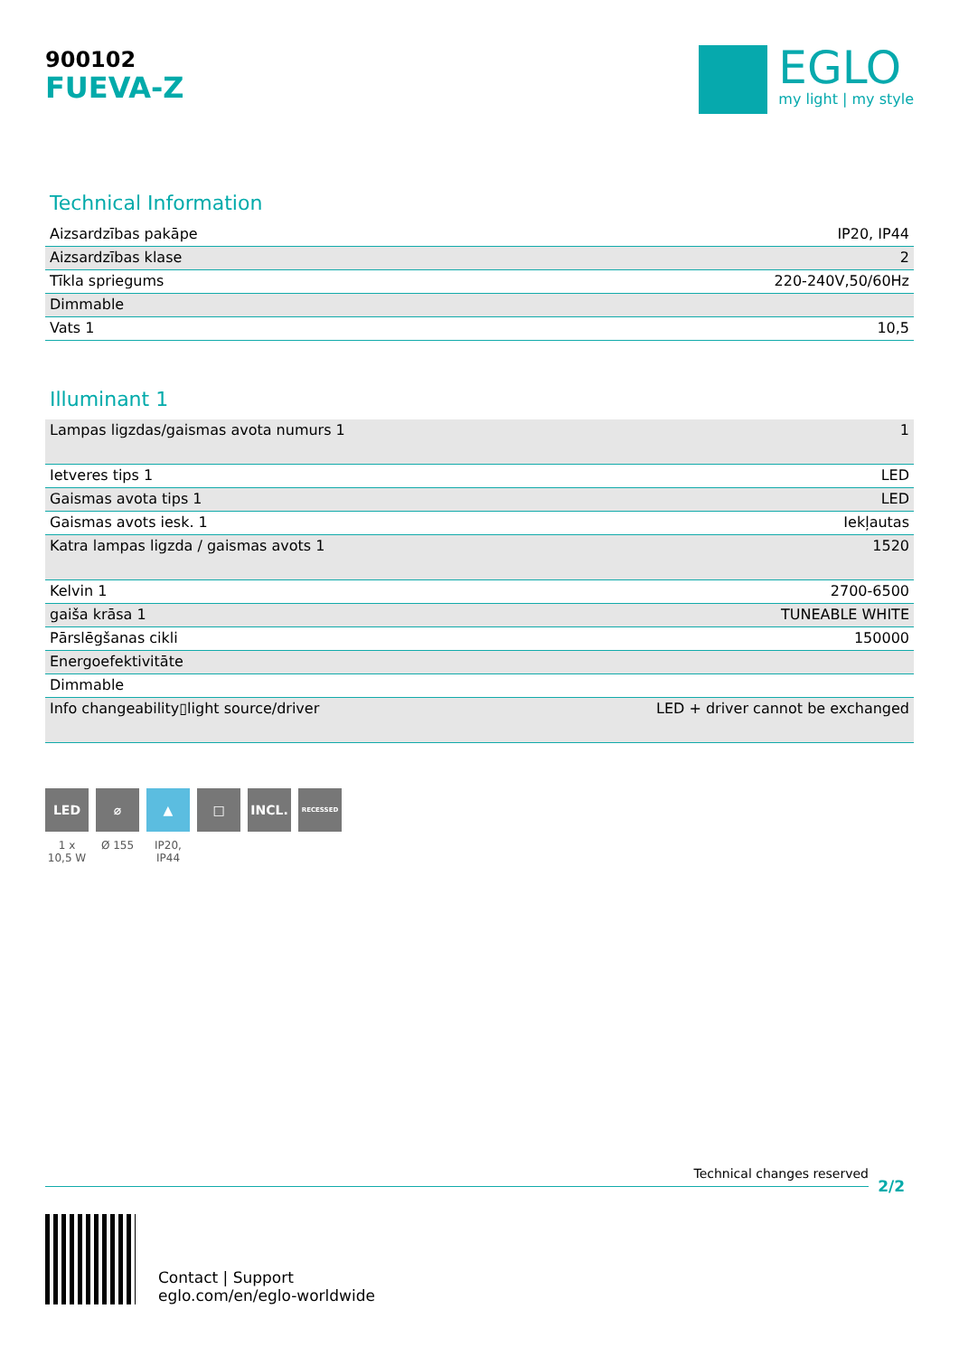900102
FUEVA-Z
EGLO
my light | my style
Technical Information
| Aizsardzības pakāpe | IP20, IP44 |
| Aizsardzības klase | 2 |
| Tīkla spriegums | 220-240V,50/60Hz |
| Dimmable | |
| Vats 1 | 10,5 |
Illuminant 1
| Lampas ligzdas/gaismas avota numurs 1 | 1 |
| Ietveres tips 1 | LED |
| Gaismas avota tips 1 | LED |
| Gaismas avots iesk. 1 | Iekļautas |
| Katra lampas ligzda / gaismas avots 1 | 1520 |
| Kelvin 1 | 2700-6500 |
| gaiša krāsa 1 | TUNEABLE WHITE |
| Pārslēgšanas cikli | 150000 |
| Energoefektivitāte | |
| Dimmable | |
| Info changeability▯light source/driver | LED + driver cannot be exchanged |
LED
1 x 10,5 W
⌀
Ø 155
▲
IP20, IP44
□ INCL.
RECESSED
Technical changes reserved
2/2
Contact | Support
eglo.com/en/eglo-worldwide